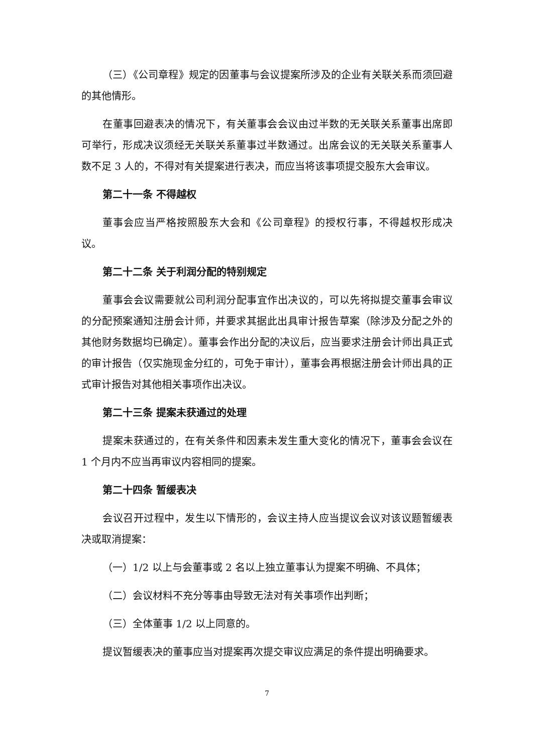（三）《公司章程》规定的因董事与会议提案所涉及的企业有关联关系而须回避的其他情形。
在董事回避表决的情况下，有关董事会会议由过半数的无关联关系董事出席即可举行，形成决议须经无关联关系董事过半数通过。出席会议的无关联关系董事人数不足 3 人的，不得对有关提案进行表决，而应当将该事项提交股东大会审议。
第二十一条 不得越权
董事会应当严格按照股东大会和《公司章程》的授权行事，不得越权形成决议。
第二十二条 关于利润分配的特别规定
董事会会议需要就公司利润分配事宜作出决议的，可以先将拟提交董事会审议的分配预案通知注册会计师，并要求其据此出具审计报告草案（除涉及分配之外的其他财务数据均已确定）。董事会作出分配的决议后，应当要求注册会计师出具正式的审计报告（仅实施现金分红的，可免于审计），董事会再根据注册会计师出具的正式审计报告对其他相关事项作出决议。
第二十三条 提案未获通过的处理
提案未获通过的，在有关条件和因素未发生重大变化的情况下，董事会会议在 1 个月内不应当再审议内容相同的提案。
第二十四条 暂缓表决
会议召开过程中，发生以下情形的，会议主持人应当提议会议对该议题暂缓表决或取消提案：
（一）1/2 以上与会董事或 2 名以上独立董事认为提案不明确、不具体；
（二）会议材料不充分等事由导致无法对有关事项作出判断；
（三）全体董事 1/2 以上同意的。
提议暂缓表决的董事应当对提案再次提交审议应满足的条件提出明确要求。
7